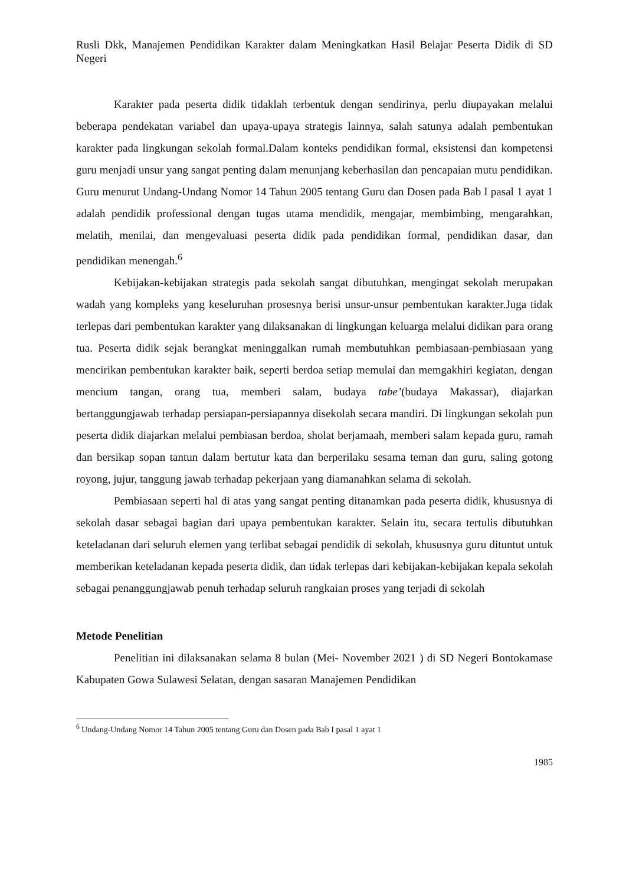Rusli Dkk, Manajemen Pendidikan Karakter dalam Meningkatkan Hasil Belajar Peserta Didik di SD Negeri
Karakter pada peserta didik tidaklah terbentuk dengan sendirinya, perlu diupayakan melalui beberapa pendekatan variabel dan upaya-upaya strategis lainnya, salah satunya adalah pembentukan karakter pada lingkungan sekolah formal.Dalam konteks pendidikan formal, eksistensi dan kompetensi guru menjadi unsur yang sangat penting dalam menunjang keberhasilan dan pencapaian mutu pendidikan. Guru menurut Undang-Undang Nomor 14 Tahun 2005 tentang Guru dan Dosen pada Bab I pasal 1 ayat 1 adalah pendidik professional dengan tugas utama mendidik, mengajar, membimbing, mengarahkan, melatih, menilai, dan mengevaluasi peserta didik pada pendidikan formal, pendidikan dasar, dan pendidikan menengah.<sup>6</sup>
Kebijakan-kebijakan strategis pada sekolah sangat dibutuhkan, mengingat sekolah merupakan wadah yang kompleks yang keseluruhan prosesnya berisi unsur-unsur pembentukan karakter.Juga tidak terlepas dari pembentukan karakter yang dilaksanakan di lingkungan keluarga melalui didikan para orang tua. Peserta didik sejak berangkat meninggalkan rumah membutuhkan pembiasaan-pembiasaan yang mencirikan pembentukan karakter baik, seperti berdoa setiap memulai dan memgakhiri kegiatan, dengan mencium tangan, orang tua, memberi salam, budaya tabe’(budaya Makassar), diajarkan bertanggungjawab terhadap persiapan-persiapannya disekolah secara mandiri. Di lingkungan sekolah pun peserta didik diajarkan melalui pembiasan berdoa, sholat berjamaah, memberi salam kepada guru, ramah dan bersikap sopan tantun dalam bertutur kata dan berperilaku sesama teman dan guru, saling gotong royong, jujur, tanggung jawab terhadap pekerjaan yang diamanahkan selama di sekolah.
Pembiasaan seperti hal di atas yang sangat penting ditanamkan pada peserta didik, khususnya di sekolah dasar sebagai bagian dari upaya pembentukan karakter. Selain itu, secara tertulis dibutuhkan keteladanan dari seluruh elemen yang terlibat sebagai pendidik di sekolah, khususnya guru dituntut untuk memberikan keteladanan kepada peserta didik, dan tidak terlepas dari kebijakan-kebijakan kepala sekolah sebagai penanggungjawab penuh terhadap seluruh rangkaian proses yang terjadi di sekolah
Metode Penelitian
Penelitian ini dilaksanakan selama 8 bulan (Mei- November 2021 ) di SD Negeri Bontokamase Kabupaten Gowa Sulawesi Selatan, dengan sasaran Manajemen Pendidikan
<sup>6</sup> Undang-Undang Nomor 14 Tahun 2005 tentang Guru dan Dosen pada Bab I pasal 1 ayat 1
1985